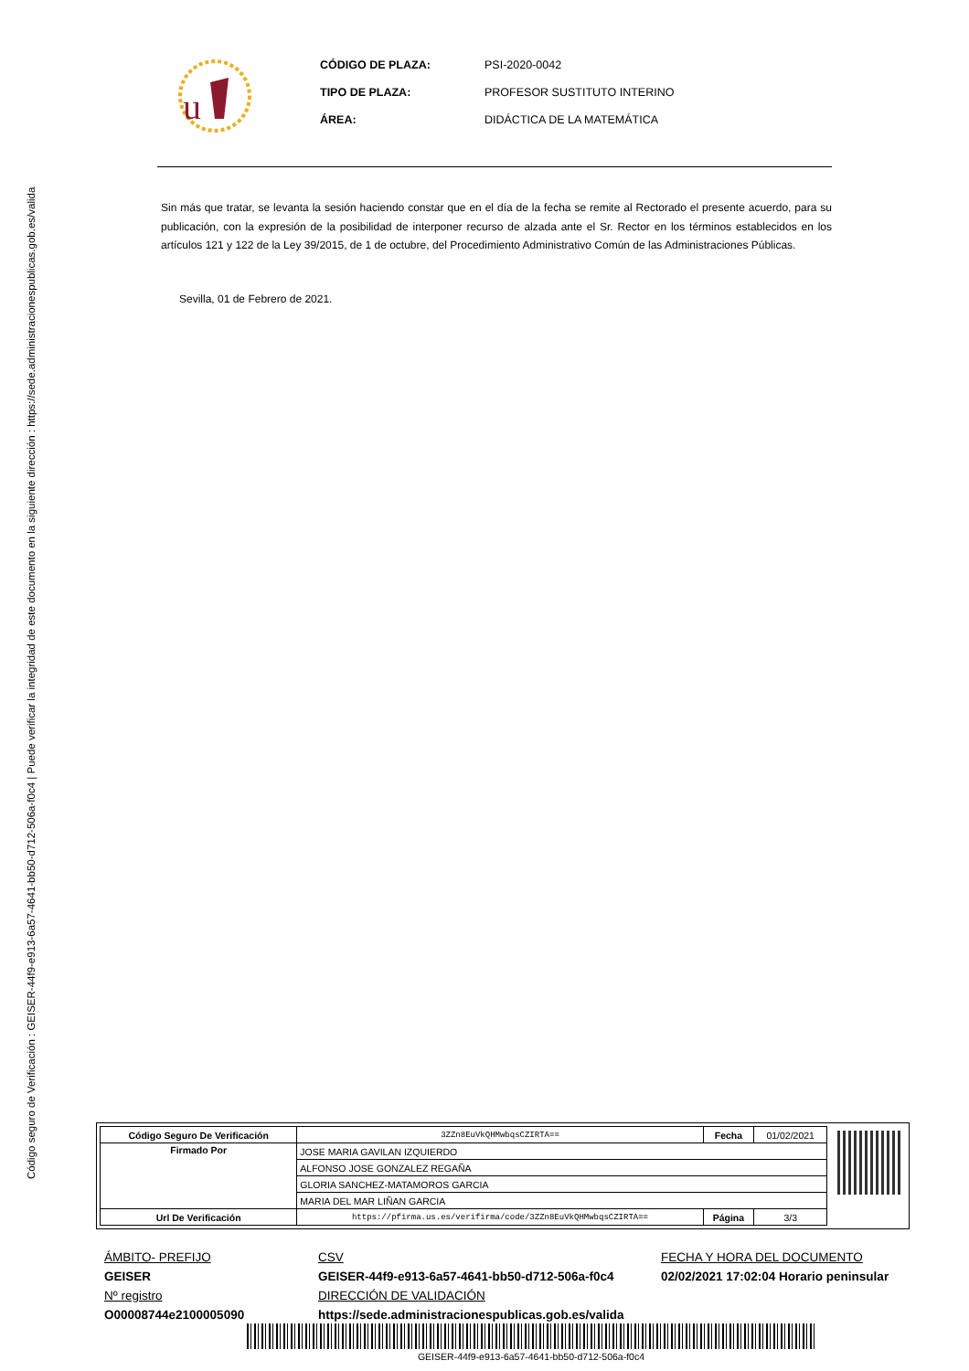Código seguro de Verificación : GEISER-44f9-e913-6a57-4641-bb50-d712-506a-f0c4 | Puede verificar la integridad de este documento en la siguiente dirección : https://sede.administracionespublicas.gob.es/valida
u
CÓDIGO DE PLAZA: PSI-2020-0042 TIPO DE PLAZA: PROFESOR SUSTITUTO INTERINO ÁREA: DIDÁCTICA DE LA MATEMÁTICA
Sin más que tratar, se levanta la sesión haciendo constar que en el día de la fecha se remite al Rectorado el presente acuerdo, para su publicación, con la expresión de la posibilidad de interponer recurso de alzada ante el Sr. Rector en los términos establecidos en los artículos 121 y 122 de la Ley 39/2015, de 1 de octubre, del Procedimiento Administrativo Común de las Administraciones Públicas.
Sevilla, 01 de Febrero de 2021.
| Código Seguro De Verificación | 3ZZn8EuVkQHMwbqsCZIRTA== | Fecha | 01/02/2021 |
| Firmado Por | JOSE MARIA GAVILAN IZQUIERDO | | |
| | ALFONSO JOSE GONZALEZ REGAÑA | | |
| | GLORIA SANCHEZ-MATAMOROS GARCIA | | |
| | MARIA DEL MAR LIÑAN GARCIA | | |
| Url De Verificación | https://pfirma.us.es/verifirma/code/3ZZn8EuVkQHMwbqsCZIRTA== | Página | 3/3 |
ÁMBITO- PREFIJO CSV FECHA Y HORA DEL DOCUMENTO GEISER GEISER-44f9-e913-6a57-4641-bb50-d712-506a-f0c4 02/02/2021 17:02:04 Horario peninsular Nº registro DIRECCIÓN DE VALIDACIÓN O00008744e2100005090 https://sede.administracionespublicas.gob.es/valida
GEISER-44f9-e913-6a57-4641-bb50-d712-506a-f0c4